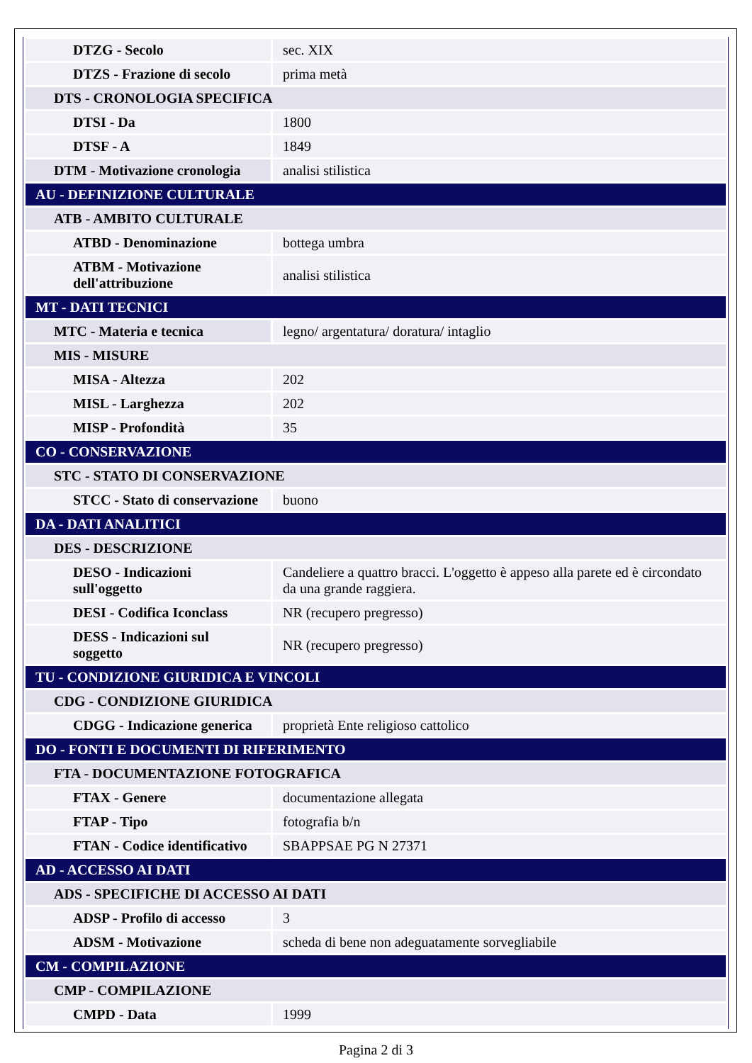| DTZG - Secolo | sec. XIX |
| DTZS - Frazione di secolo | prima metà |
| DTS - CRONOLOGIA SPECIFICA | |
| DTSI - Da | 1800 |
| DTSF - A | 1849 |
| DTM - Motivazione cronologia | analisi stilistica |
| AU - DEFINIZIONE CULTURALE | |
| ATB - AMBITO CULTURALE | |
| ATBD - Denominazione | bottega umbra |
| ATBM - Motivazione dell'attribuzione | analisi stilistica |
| MT - DATI TECNICI | |
| MTC - Materia e tecnica | legno/ argentatura/ doratura/ intaglio |
| MIS - MISURE | |
| MISA - Altezza | 202 |
| MISL - Larghezza | 202 |
| MISP - Profondità | 35 |
| CO - CONSERVAZIONE | |
| STC - STATO DI CONSERVAZIONE | |
| STCC - Stato di conservazione | buono |
| DA - DATI ANALITICI | |
| DES - DESCRIZIONE | |
| DESO - Indicazioni sull'oggetto | Candeliere a quattro bracci. L'oggetto è appeso alla parete ed è circondato da una grande raggiera. |
| DESI - Codifica Iconclass | NR (recupero pregresso) |
| DESS - Indicazioni sul soggetto | NR (recupero pregresso) |
| TU - CONDIZIONE GIURIDICA E VINCOLI | |
| CDG - CONDIZIONE GIURIDICA | |
| CDGG - Indicazione generica | proprietà Ente religioso cattolico |
| DO - FONTI E DOCUMENTI DI RIFERIMENTO | |
| FTA - DOCUMENTAZIONE FOTOGRAFICA | |
| FTAX - Genere | documentazione allegata |
| FTAP - Tipo | fotografia b/n |
| FTAN - Codice identificativo | SBAPPSAE PG N 27371 |
| AD - ACCESSO AI DATI | |
| ADS - SPECIFICHE DI ACCESSO AI DATI | |
| ADSP - Profilo di accesso | 3 |
| ADSM - Motivazione | scheda di bene non adeguatamente sorvegliabile |
| CM - COMPILAZIONE | |
| CMP - COMPILAZIONE | |
| CMPD - Data | 1999 |
Pagina 2 di 3